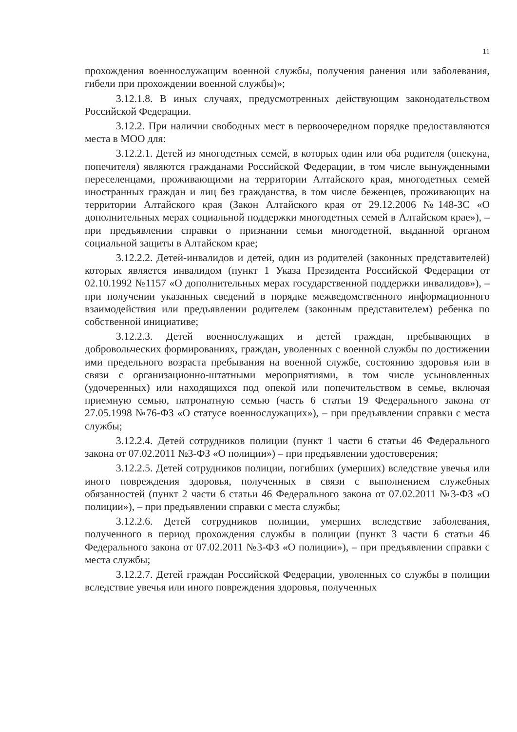11
прохождения военнослужащим военной службы, получения ранения или заболевания, гибели при прохождении военной службы)»;
3.12.1.8. В иных случаях, предусмотренных действующим законодательством Российской Федерации.
3.12.2. При наличии свободных мест в первоочередном порядке предоставляются места в МОО для:
3.12.2.1. Детей из многодетных семей, в которых один или оба родителя (опекуна, попечителя) являются гражданами Российской Федерации, в том числе вынужденными переселенцами, проживающими на территории Алтайского края, многодетных семей иностранных граждан и лиц без гражданства, в том числе беженцев, проживающих на территории Алтайского края (Закон Алтайского края от 29.12.2006 №148-ЗС «О дополнительных мерах социальной поддержки многодетных семей в Алтайском крае»), – при предъявлении справки о признании семьи многодетной, выданной органом социальной защиты в Алтайском крае;
3.12.2.2. Детей-инвалидов и детей, один из родителей (законных представителей) которых является инвалидом (пункт 1 Указа Президента Российской Федерации от 02.10.1992 №1157 «О дополнительных мерах государственной поддержки инвалидов»), – при получении указанных сведений в порядке межведомственного информационного взаимодействия или предъявлении родителем (законным представителем) ребенка по собственной инициативе;
3.12.2.3. Детей военнослужащих и детей граждан, пребывающих в добровольческих формированиях, граждан, уволенных с военной службы по достижении ими предельного возраста пребывания на военной службе, состоянию здоровья или в связи с организационно-штатными мероприятиями, в том числе усыновленных (удочеренных) или находящихся под опекой или попечительством в семье, включая приемную семью, патронатную семью (часть 6 статьи 19 Федерального закона от 27.05.1998 №76-ФЗ «О статусе военнослужащих»), – при предъявлении справки с места службы;
3.12.2.4. Детей сотрудников полиции (пункт 1 части 6 статьи 46 Федерального закона от 07.02.2011 №3-ФЗ «О полиции») – при предъявлении удостоверения;
3.12.2.5. Детей сотрудников полиции, погибших (умерших) вследствие увечья или иного повреждения здоровья, полученных в связи с выполнением служебных обязанностей (пункт 2 части 6 статьи 46 Федерального закона от 07.02.2011 №3-ФЗ «О полиции»), – при предъявлении справки с места службы;
3.12.2.6. Детей сотрудников полиции, умерших вследствие заболевания, полученного в период прохождения службы в полиции (пункт 3 части 6 статьи 46 Федерального закона от 07.02.2011 №3-ФЗ «О полиции»), – при предъявлении справки с места службы;
3.12.2.7. Детей граждан Российской Федерации, уволенных со службы в полиции вследствие увечья или иного повреждения здоровья, полученных